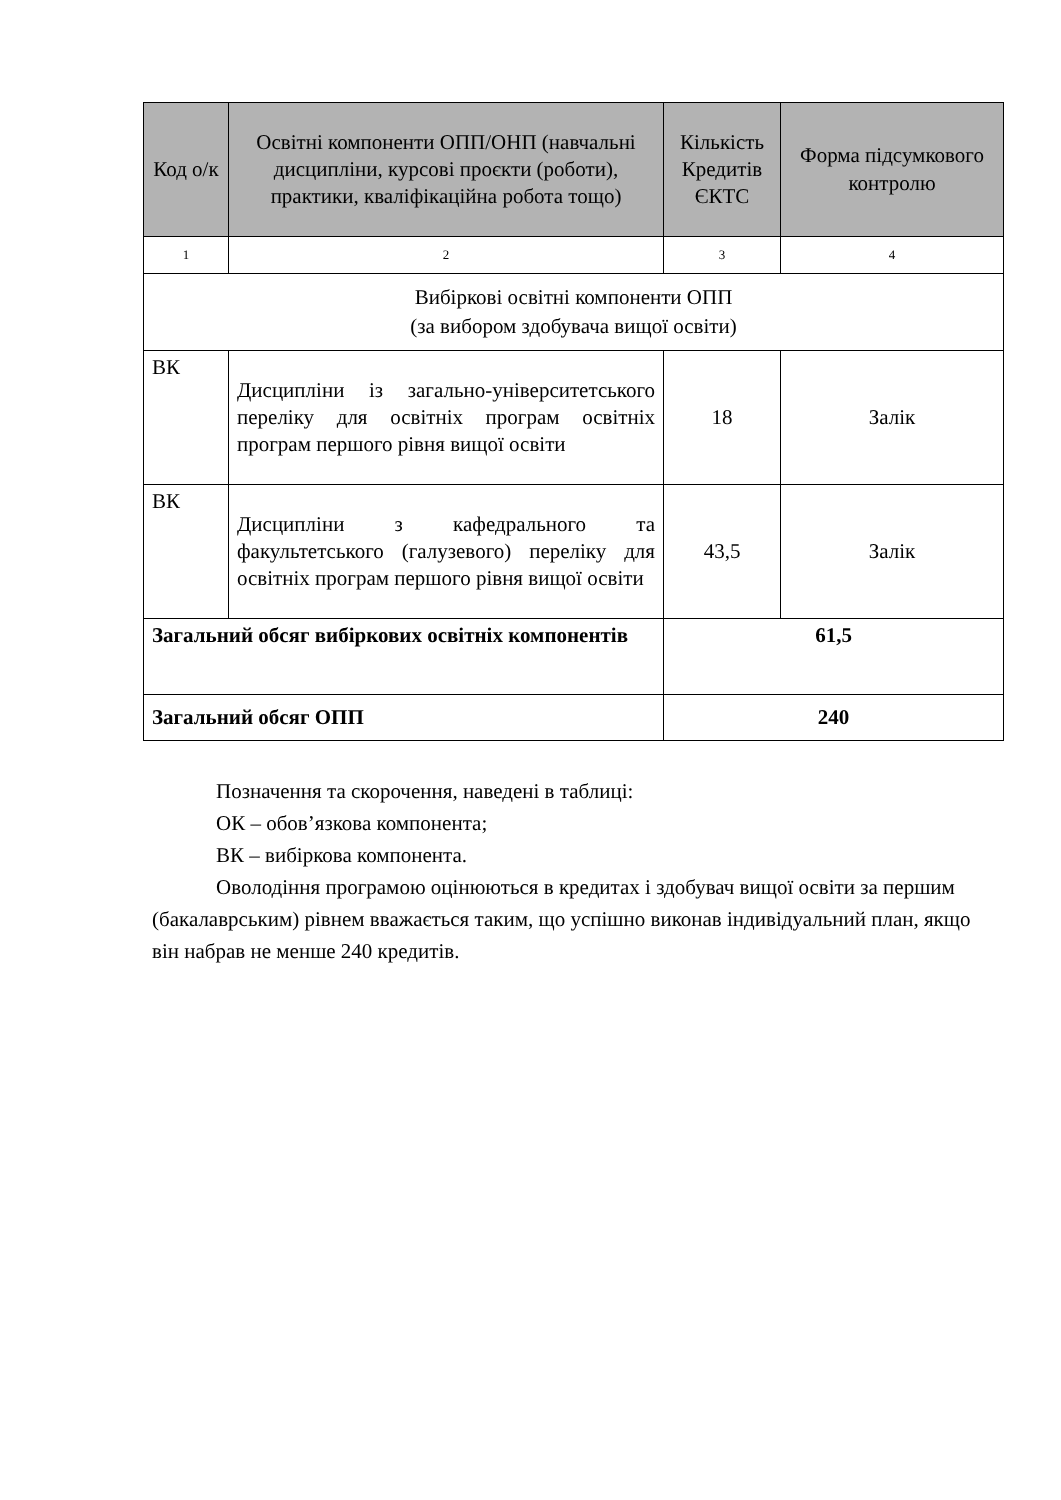| Код о/к | Освітні компоненти ОПП/ОНП (навчальні дисципліни, курсові проєкти (роботи), практики, кваліфікаційна робота тощо) | Кількість Кредитів ЄКТС | Форма підсумкового контролю |
| --- | --- | --- | --- |
| 1 | 2 | 3 | 4 |
| Вибіркові освітні компоненти ОПП (за вибором здобувача вищої освіти) | | | |
| ВК | Дисципліни із загально-університетського переліку для освітніх програм освітніх програм першого рівня вищої освіти | 18 | Залік |
| ВК | Дисципліни з кафедрального та факультетського (галузевого) переліку для освітніх програм першого рівня вищої освіти | 43,5 | Залік |
| Загальний обсяг вибіркових освітніх компонентів | | 61,5 | |
| Загальний обсяг ОПП | | 240 | |
Позначення та скорочення, наведені в таблиці:
ОК – обов’язкова компонента;
ВК – вибіркова компонента.
Оволодіння програмою оцінюються в кредитах і здобувач вищої освіти за першим (бакалаврським) рівнем вважається таким, що успішно виконав індивідуальний план, якщо він набрав не менше 240 кредитів.